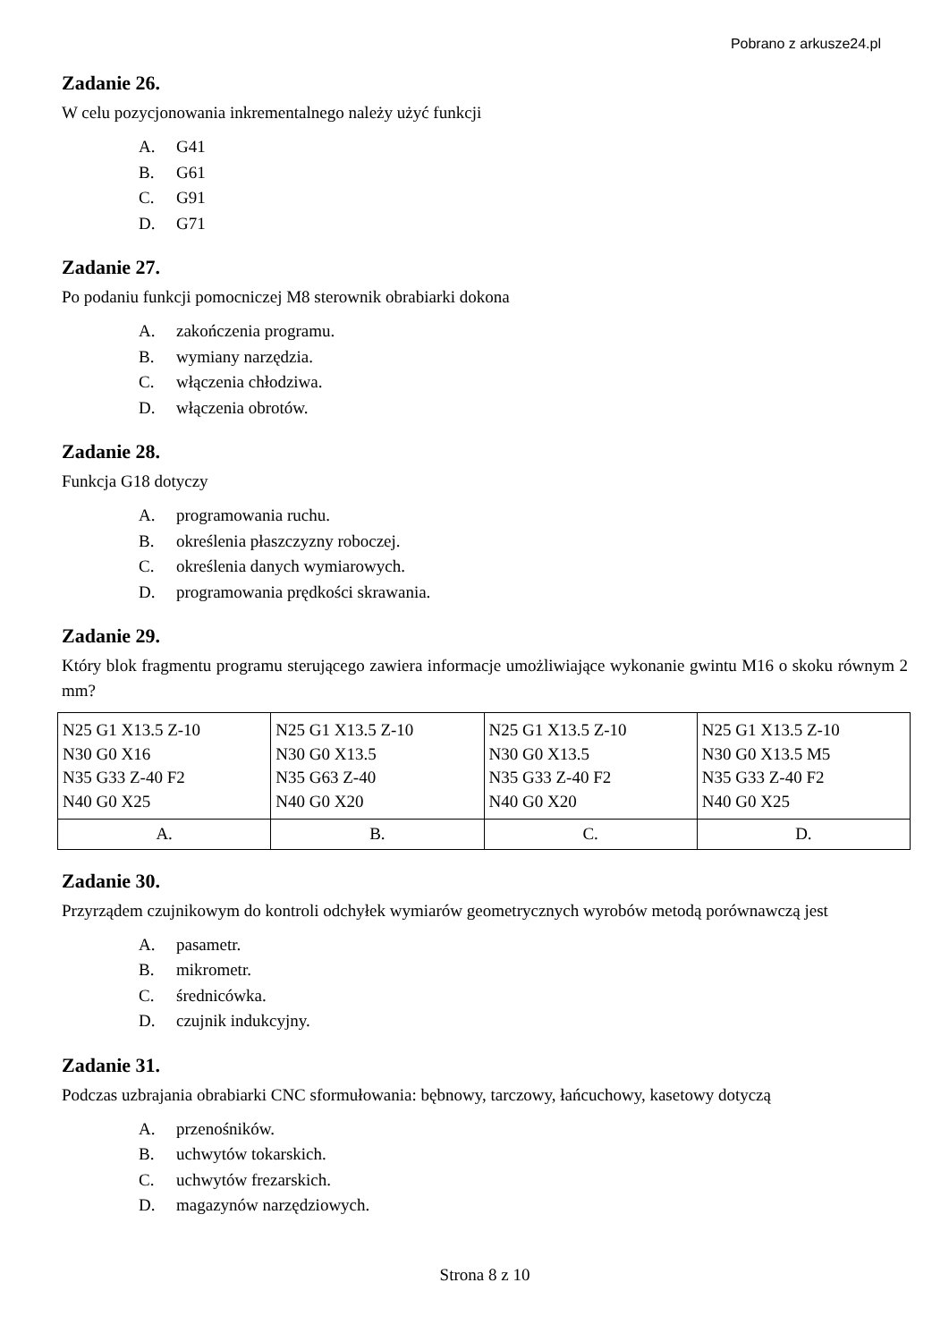Pobrano z arkusze24.pl
Zadanie 26.
W celu pozycjonowania inkrementalnego należy użyć funkcji
A. G41
B. G61
C. G91
D. G71
Zadanie 27.
Po podaniu funkcji pomocniczej M8 sterownik obrabiarki dokona
A. zakończenia programu.
B. wymiany narzędzia.
C. włączenia chłodziwa.
D. włączenia obrotów.
Zadanie 28.
Funkcja G18 dotyczy
A. programowania ruchu.
B. określenia płaszczyzny roboczej.
C. określenia danych wymiarowych.
D. programowania prędkości skrawania.
Zadanie 29.
Który blok fragmentu programu sterującego zawiera informacje umożliwiające wykonanie gwintu M16 o skoku równym 2 mm?
| N25 G1 X13.5 Z-10 N30 G0 X16 N35 G33 Z-40 F2 N40 G0 X25 | N25 G1 X13.5 Z-10 N30 G0 X13.5 N35 G63 Z-40 N40 G0 X20 | N25 G1 X13.5 Z-10 N30 G0 X13.5 N35 G33 Z-40 F2 N40 G0 X20 | N25 G1 X13.5 Z-10 N30 G0 X13.5 M5 N35 G33 Z-40 F2 N40 G0 X25 |
| A. | B. | C. | D. |
Zadanie 30.
Przyrządem czujnikowym do kontroli odchyłek wymiarów geometrycznych wyrobów metodą porównawczą jest
A. pasametr.
B. mikrometr.
C. średnicówka.
D. czujnik indukcyjny.
Zadanie 31.
Podczas uzbrajania obrabiarki CNC sformułowania: bębnowy, tarczowy, łańcuchowy, kasetowy dotyczą
A. przenośników.
B. uchwytów tokarskich.
C. uchwytów frezarskich.
D. magazynów narzędziowych.
Strona 8 z 10